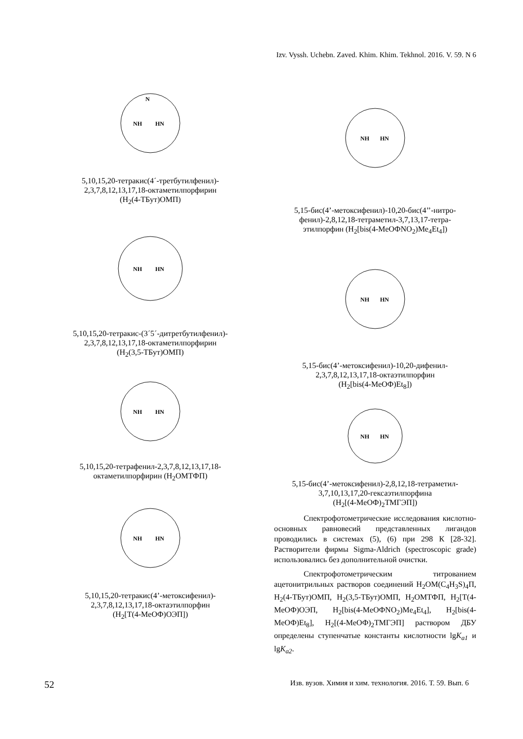Izv. Vyssh. Uchebn. Zaved. Khim. Khim. Tekhnol. 2016. V. 59. N 6
N
NH
HN
5,10,15,20-тетракис(4´-третбутилфенил)-
2,3,7,8,12,13,17,18-октаметилпорфирин
(H<sub>2</sub>(4-ТБут)ОМП)
NH
HN
5,10,15,20-тетракис-(3´5´-дитретбутилфенил)-
2,3,7,8,12,13,17,18-октаметилпорфирин
(H<sub>2</sub>(3,5-ТБут)ОМП)
NH
HN
5,10,15,20-тетрафенил-2,3,7,8,12,13,17,18-
октаметилпорфирин (H<sub>2</sub>ОМТФП)
NH
HN
5,10,15,20-тетракис(4’-метоксифенил)-
2,3,7,8,12,13,17,18-октаэтилпорфин
(H<sub>2</sub>[T(4-MeOФ)ОЭП])
NH
HN
5,15-бис(4’-метоксифенил)-10,20-бис(4’’-нитро-
фенил)-2,8,12,18-тетраметил-3,7,13,17-тетра-
этилпорфин (H<sub>2</sub>[bis(4-MeOФNO<sub>2</sub>)Me<sub>4</sub>Et<sub>4</sub>])
NH
HN
5,15-бис(4’-метоксифенил)-10,20-дифенил-
2,3,7,8,12,13,17,18-октаэтилпорфин
(H<sub>2</sub>[bis(4-MeOФ)Et<sub>8</sub>])
NH
HN
5,15-бис(4’-метоксифенил)-2,8,12,18-тетраметил-
3,7,10,13,17,20-гексаэтилпорфина
(H<sub>2</sub>[(4-MeOФ)<sub>2</sub>ТМГЭП])
Спектрофотометрические исследования кислотно-основных равновесий представленных лигандов проводились в системах (5), (6) при 298 К [28-32]. Растворители фирмы Sigma-Aldrich (spectroscopic grade) использовались без дополнительной очистки.
Спектрофотометрическим титрованием ацетонитрильных растворов соединений H<sub>2</sub>OM(C<sub>4</sub>H<sub>3</sub>S)<sub>4</sub>П, H<sub>2</sub>(4-ТБут)ОМП, H<sub>2</sub>(3,5-ТБут)ОМП, H<sub>2</sub>ОМТФП, H<sub>2</sub>[T(4-MeOФ)ОЭП, H<sub>2</sub>[bis(4-MeOФNO<sub>2</sub>)Me<sub>4</sub>Et<sub>4</sub>], H<sub>2</sub>[bis(4-MeOФ)Et<sub>8</sub>], H<sub>2</sub>[(4-MeOФ)<sub>2</sub>ТМГЭП] раствором ДБУ определены ступенчатые константы кислотности lgK<sub>a1</sub> и lgK<sub>a2</sub>.
52 Изв. вузов. Химия и хим. технология. 2016. Т. 59. Вып. 6